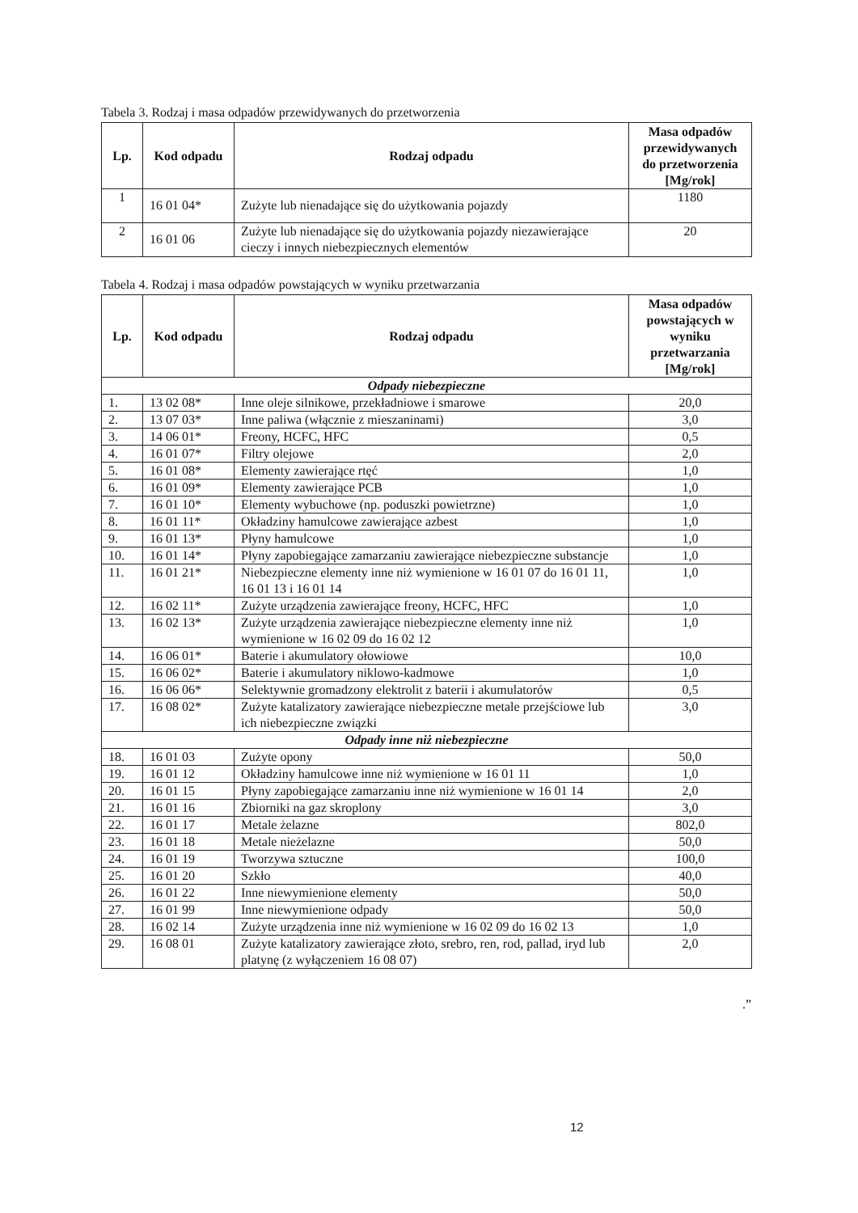Tabela 3. Rodzaj i masa odpadów przewidywanych do przetworzenia
| Lp. | Kod odpadu | Rodzaj odpadu | Masa odpadów przewidywanych do przetworzenia [Mg/rok] |
| --- | --- | --- | --- |
| 1 | 16 01 04* | Zużyte lub nienadające się do użytkowania pojazdy | 1180 |
| 2 | 16 01 06 | Zużyte lub nienadające się do użytkowania pojazdy niezawierające cieczy i innych niebezpiecznych elementów | 20 |
Tabela 4. Rodzaj i masa odpadów powstających w wyniku przetwarzania
| Lp. | Kod odpadu | Rodzaj odpadu | Masa odpadów powstających w wyniku przetwarzania [Mg/rok] |
| --- | --- | --- | --- |
| Odpady niebezpieczne | | | |
| 1. | 13 02 08* | Inne oleje silnikowe, przekładniowe i smarowe | 20,0 |
| 2. | 13 07 03* | Inne paliwa (włącznie z mieszaninami) | 3,0 |
| 3. | 14 06 01* | Freony, HCFC, HFC | 0,5 |
| 4. | 16 01 07* | Filtry olejowe | 2,0 |
| 5. | 16 01 08* | Elementy zawierające rtęć | 1,0 |
| 6. | 16 01 09* | Elementy zawierające PCB | 1,0 |
| 7. | 16 01 10* | Elementy wybuchowe (np. poduszki powietrzne) | 1,0 |
| 8. | 16 01 11* | Okładziny hamulcowe zawierające azbest | 1,0 |
| 9. | 16 01 13* | Płyny hamulcowe | 1,0 |
| 10. | 16 01 14* | Płyny zapobiegające zamarzaniu zawierające niebezpieczne substancje | 1,0 |
| 11. | 16 01 21* | Niebezpieczne elementy inne niż wymienione w 16 01 07 do 16 01 11, 16 01 13 i 16 01 14 | 1,0 |
| 12. | 16 02 11* | Zużyte urządzenia zawierające freony, HCFC, HFC | 1,0 |
| 13. | 16 02 13* | Zużyte urządzenia zawierające niebezpieczne elementy inne niż wymienione w 16 02 09 do 16 02 12 | 1,0 |
| 14. | 16 06 01* | Baterie i akumulatory ołowiowe | 10,0 |
| 15. | 16 06 02* | Baterie i akumulatory niklowo-kadmowe | 1,0 |
| 16. | 16 06 06* | Selektywnie gromadzony elektrolit z baterii i akumulatorów | 0,5 |
| 17. | 16 08 02* | Zużyte katalizatory zawierające niebezpieczne metale przejściowe lub ich niebezpieczne związki | 3,0 |
| Odpady inne niż niebezpieczne | | | |
| 18. | 16 01 03 | Zużyte opony | 50,0 |
| 19. | 16 01 12 | Okładziny hamulcowe inne niż wymienione w 16 01 11 | 1,0 |
| 20. | 16 01 15 | Płyny zapobiegające zamarzaniu inne niż wymienione w 16 01 14 | 2,0 |
| 21. | 16 01 16 | Zbiorniki na gaz skroplony | 3,0 |
| 22. | 16 01 17 | Metale żelazne | 802,0 |
| 23. | 16 01 18 | Metale nieżelazne | 50,0 |
| 24. | 16 01 19 | Tworzywa sztuczne | 100,0 |
| 25. | 16 01 20 | Szkło | 40,0 |
| 26. | 16 01 22 | Inne niewymienione elementy | 50,0 |
| 27. | 16 01 99 | Inne niewymienione odpady | 50,0 |
| 28. | 16 02 14 | Zużyte urządzenia inne niż wymienione w 16 02 09 do 16 02 13 | 1,0 |
| 29. | 16 08 01 | Zużyte katalizatory zawierające złoto, srebro, ren, rod, pallad, iryd lub platynę (z wyłączeniem 16 08 07) | 2,0 |
.”
12